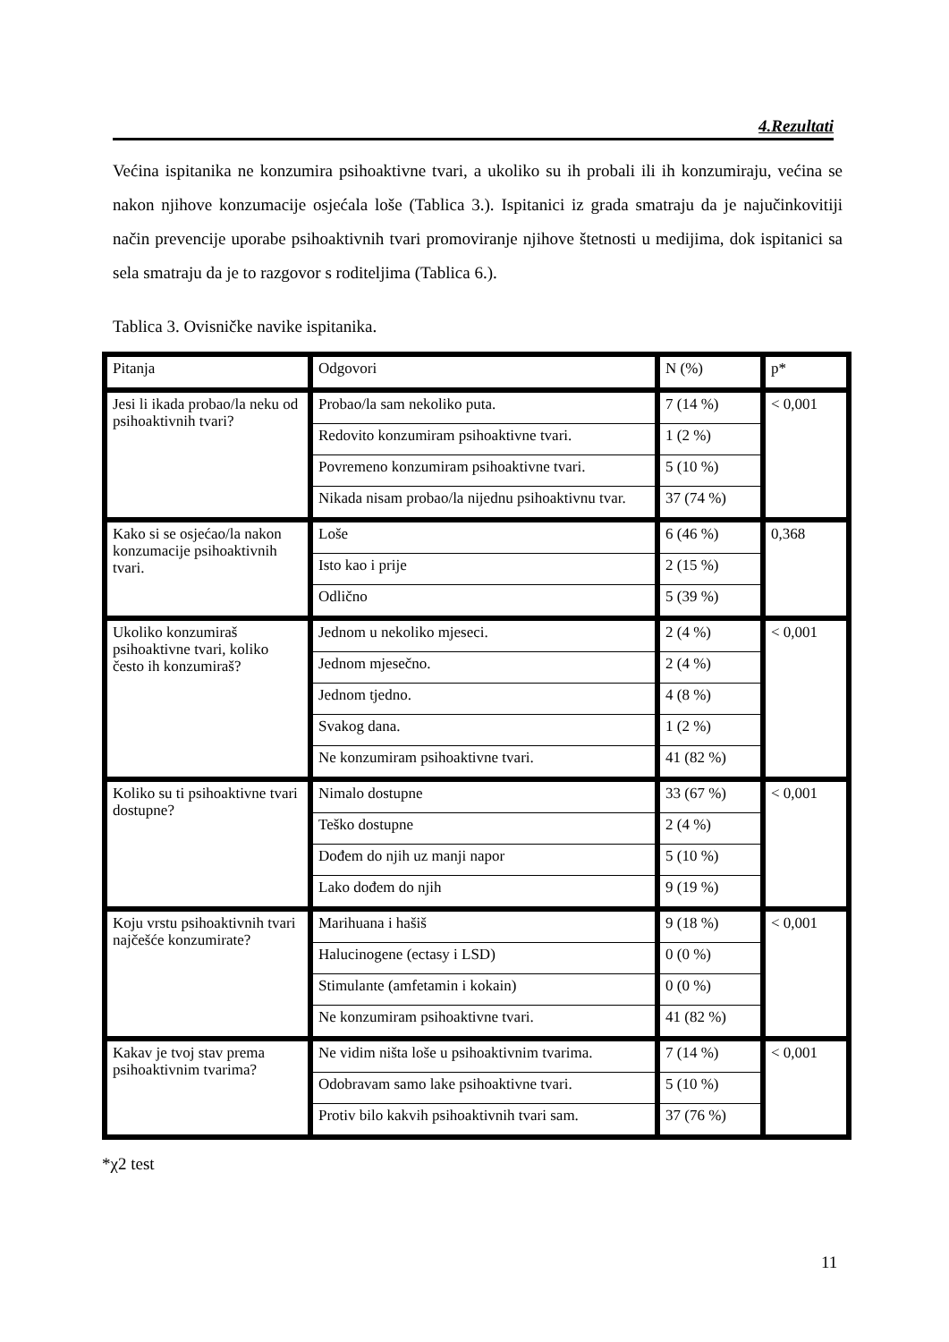4.Rezultati
Većina ispitanika ne konzumira psihoaktivne tvari, a ukoliko su ih probali ili ih konzumiraju, većina se nakon njihove konzumacije osjećala loše (Tablica 3.). Ispitanici iz grada smatraju da je najučinkovitiji način prevencije uporabe psihoaktivnih tvari promoviranje njihove štetnosti u medijima, dok ispitanici sa sela smatraju da je to razgovor s roditeljima (Tablica 6.).
Tablica 3. Ovisničke navike ispitanika.
| Pitanja | Odgovori | N (%) | p* |
| Jesi li ikada probao/la neku od psihoaktivnih tvari? | Probao/la sam nekoliko puta. | 7 (14 %) | < 0,001 |
| | Redovito konzumiram psihoaktivne tvari. | 1 (2 %) | |
| | Povremeno konzumiram psihoaktivne tvari. | 5 (10 %) | |
| | Nikada nisam probao/la nijednu psihoaktivnu tvar. | 37 (74 %) | |
| Kako si se osjećao/la nakon konzumacije psihoaktivnih tvari. | Loše | 6 (46 %) | 0,368 |
| | Isto kao i prije | 2 (15 %) | |
| | Odlično | 5 (39 %) | |
| Ukoliko konzumiraš psihoaktivne tvari, koliko često ih konzumiraš? | Jednom u nekoliko mjeseci. | 2 (4 %) | < 0,001 |
| | Jednom mjesečno. | 2 (4 %) | |
| | Jednom tjedno. | 4 (8 %) | |
| | Svakog dana. | 1 (2 %) | |
| | Ne konzumiram psihoaktivne tvari. | 41 (82 %) | |
| Koliko su ti psihoaktivne tvari dostupne? | Nimalo dostupne | 33 (67 %) | < 0,001 |
| | Teško dostupne | 2 (4 %) | |
| | Dođem do njih uz manji napor | 5 (10 %) | |
| | Lako dođem do njih | 9 (19 %) | |
| Koju vrstu psihoaktivnih tvari najčešće konzumirate? | Marihuana i hašiš | 9 (18 %) | < 0,001 |
| | Halucinogene (ectasy i LSD) | 0 (0 %) | |
| | Stimulante (amfetamin i kokain) | 0 (0 %) | |
| | Ne konzumiram psihoaktivne tvari. | 41 (82 %) | |
| Kakav je tvoj stav prema psihoaktivnim tvarima? | Ne vidim ništa loše u psihoaktivnim tvarima. | 7 (14 %) | < 0,001 |
| | Odobravam samo lake psihoaktivne tvari. | 5 (10 %) | |
| | Protiv bilo kakvih psihoaktivnih tvari sam. | 37 (76 %) | |
*χ2 test
11